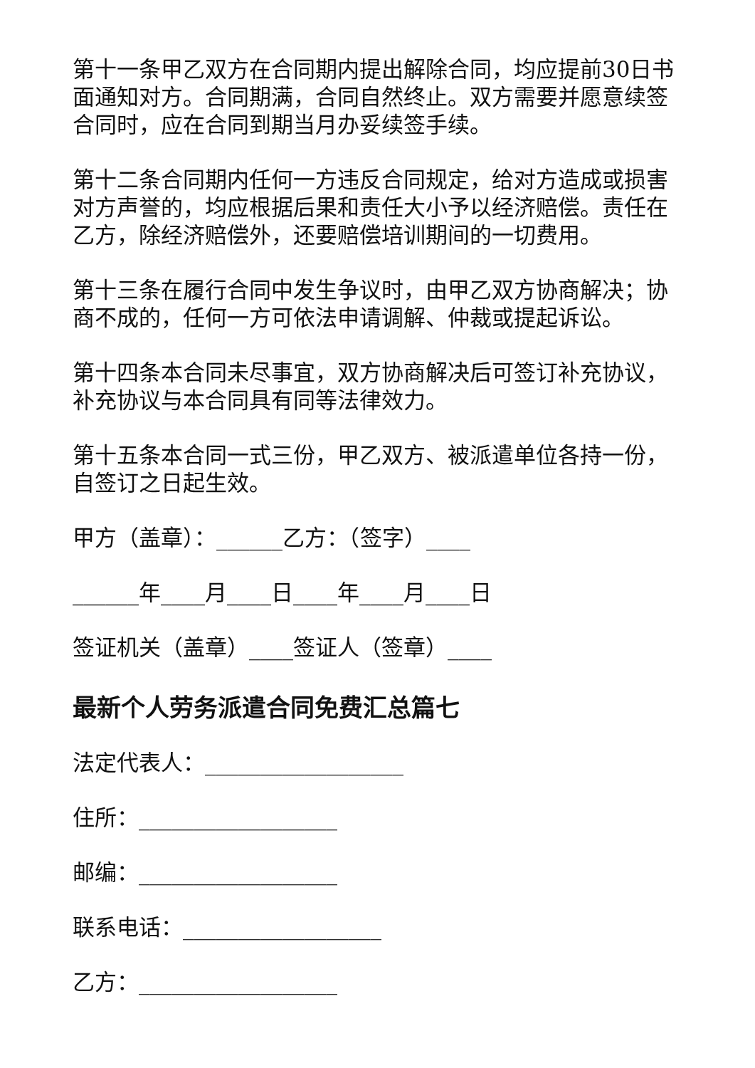第十一条甲乙双方在合同期内提出解除合同，均应提前30日书面通知对方。合同期满，合同自然终止。双方需要并愿意续签合同时，应在合同到期当月办妥续签手续。
第十二条合同期内任何一方违反合同规定，给对方造成或损害对方声誉的，均应根据后果和责任大小予以经济赔偿。责任在乙方，除经济赔偿外，还要赔偿培训期间的一切费用。
第十三条在履行合同中发生争议时，由甲乙双方协商解决；协商不成的，任何一方可依法申请调解、仲裁或提起诉讼。
第十四条本合同未尽事宜，双方协商解决后可签订补充协议，补充协议与本合同具有同等法律效力。
第十五条本合同一式三份，甲乙双方、被派遣单位各持一份，自签订之日起生效。
甲方（盖章）：______乙方：（签字）____
______年____月____日____年____月____日
签证机关（盖章）____签证人（签章）____
最新个人劳务派遣合同免费汇总篇七
法定代表人：__________________
住所：__________________
邮编：__________________
联系电话：__________________
乙方：__________________